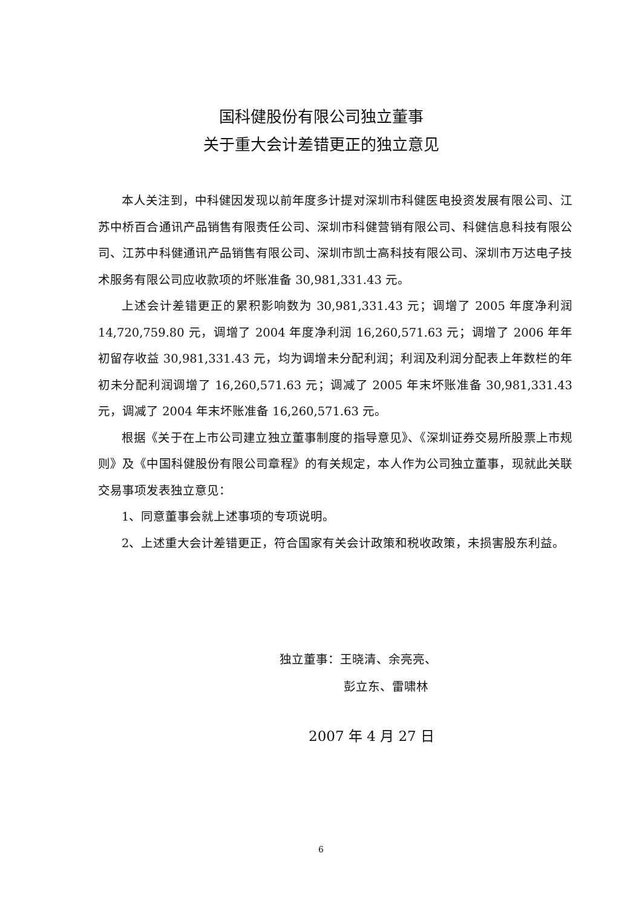国科健股份有限公司独立董事
关于重大会计差错更正的独立意见
本人关注到，中科健因发现以前年度多计提对深圳市科健医电投资发展有限公司、江苏中桥百合通讯产品销售有限责任公司、深圳市科健营销有限公司、科健信息科技有限公司、江苏中科健通讯产品销售有限公司、深圳市凯士高科技有限公司、深圳市万达电子技术服务有限公司应收款项的坏账准备 30,981,331.43 元。
上述会计差错更正的累积影响数为 30,981,331.43 元；调增了 2005 年度净利润 14,720,759.80 元，调增了 2004 年度净利润 16,260,571.63 元；调增了 2006 年年初留存收益 30,981,331.43 元，均为调增未分配利润；利润及利润分配表上年数栏的年初未分配利润调增了 16,260,571.63 元；调减了 2005 年末坏账准备 30,981,331.43 元，调减了 2004 年末坏账准备 16,260,571.63 元。
根据《关于在上市公司建立独立董事制度的指导意见》、《深圳证券交易所股票上市规则》及《中国科健股份有限公司章程》的有关规定，本人作为公司独立董事，现就此关联交易事项发表独立意见：
1、同意董事会就上述事项的专项说明。
2、上述重大会计差错更正，符合国家有关会计政策和税收政策，未损害股东利益。
独立董事：王晓清、余亮亮、
彭立东、雷啸林
2007 年 4 月 27 日
6